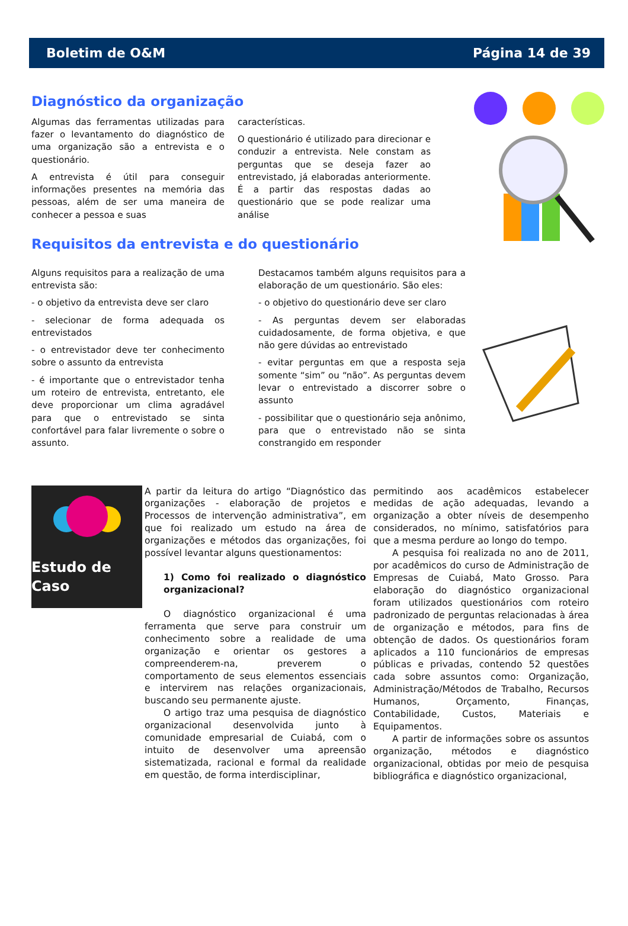Boletim de O&M Página 14 de 39
Diagnóstico da organização
Algumas das ferramentas utilizadas para fazer o levantamento do diagnóstico de uma organização são a entrevista e o questionário.
A entrevista é útil para conseguir informações presentes na memória das pessoas, além de ser uma maneira de conhecer a pessoa e suas
características.
O questionário é utilizado para direcionar e conduzir a entrevista. Nele constam as perguntas que se deseja fazer ao entrevistado, já elaboradas anteriormente. É a partir das respostas dadas ao questionário que se pode realizar uma análise
Requisitos da entrevista e do questionário
Alguns requisitos para a realização de uma entrevista são:
- o objetivo da entrevista deve ser claro
- selecionar de forma adequada os entrevistados
- o entrevistador deve ter conhecimento sobre o assunto da entrevista
- é importante que o entrevistador tenha um roteiro de entrevista, entretanto, ele deve proporcionar um clima agradável para que o entrevistado se sinta confortável para falar livremente o sobre o assunto.
Destacamos também alguns requisitos para a elaboração de um questionário. São eles:
- o objetivo do questionário deve ser claro
- As perguntas devem ser elaboradas cuidadosamente, de forma objetiva, e que não gere dúvidas ao entrevistado
- evitar perguntas em que a resposta seja somente “sim” ou “não”. As perguntas devem levar o entrevistado a discorrer sobre o assunto
- possibilitar que o questionário seja anônimo, para que o entrevistado não se sinta constrangido em responder
Estudo de Caso
A partir da leitura do artigo “Diagnóstico das organizações - elaboração de projetos e Processos de intervenção administrativa”, em que foi realizado um estudo na área de organizações e métodos das organizações, foi possível levantar alguns questionamentos:
1) Como foi realizado o diagnóstico organizacional?
O diagnóstico organizacional é uma ferramenta que serve para construir um conhecimento sobre a realidade de uma organização e orientar os gestores a compreenderem-na, preverem o comportamento de seus elementos essenciais e intervirem nas relações organizacionais, buscando seu permanente ajuste.
O artigo traz uma pesquisa de diagnóstico organizacional desenvolvida junto à comunidade empresarial de Cuiabá, com o intuito de desenvolver uma apreensão sistematizada, racional e formal da realidade em questão, de forma interdisciplinar,
permitindo aos acadêmicos estabelecer medidas de ação adequadas, levando a organização a obter níveis de desempenho considerados, no mínimo, satisfatórios para que a mesma perdure ao longo do tempo.
A pesquisa foi realizada no ano de 2011, por acadêmicos do curso de Administração de Empresas de Cuiabá, Mato Grosso. Para elaboração do diagnóstico organizacional foram utilizados questionários com roteiro padronizado de perguntas relacionadas à área de organização e métodos, para fins de obtenção de dados. Os questionários foram aplicados a 110 funcionários de empresas públicas e privadas, contendo 52 questões cada sobre assuntos como: Organização, Administração/Métodos de Trabalho, Recursos Humanos, Orçamento, Finanças, Contabilidade, Custos, Materiais e Equipamentos.
A partir de informações sobre os assuntos organização, métodos e diagnóstico organizacional, obtidas por meio de pesquisa bibliográfica e diagnóstico organizacional,